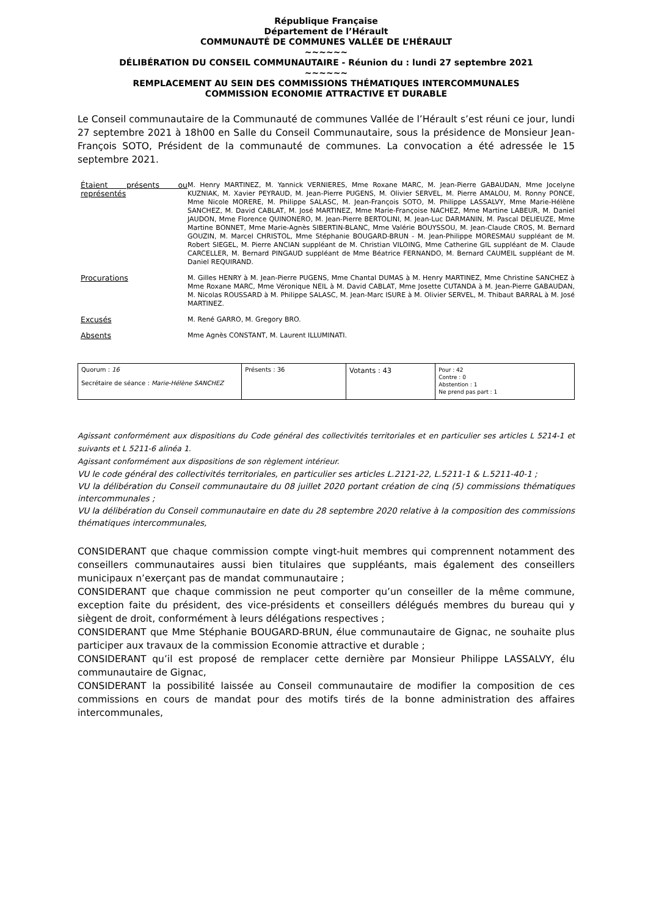République Française
Département de l’Hérault
COMMUNAUTÉ DE COMMUNES VALLÉE DE L’HÉRAULT
~~~~~~
DÉLIBÉRATION DU CONSEIL COMMUNAUTAIRE - Réunion du : lundi 27 septembre 2021
~~~~~~
REMPLACEMENT AU SEIN DES COMMISSIONS THÉMATIQUES INTERCOMMUNALES
COMMISSION ECONOMIE ATTRACTIVE ET DURABLE
Le Conseil communautaire de la Communauté de communes Vallée de l’Hérault s’est réuni ce jour, lundi 27 septembre 2021 à 18h00 en Salle du Conseil Communautaire, sous la présidence de Monsieur Jean-François SOTO, Président de la communauté de communes. La convocation a été adressée le 15 septembre 2021.
| Étaient présents ou représentés | M. Henry MARTINEZ, M. Yannick VERNIERES, Mme Roxane MARC, M. Jean-Pierre GABAUDAN, Mme Jocelyne KUZNIAK, M. Xavier PEYRAUD, M. Jean-Pierre PUGENS, M. Olivier SERVEL, M. Pierre AMALOU, M. Ronny PONCE, Mme Nicole MORERE, M. Philippe SALASC, M. Jean-François SOTO, M. Philippe LASSALVY, Mme Marie-Hélène SANCHEZ, M. David CABLAT, M. José MARTINEZ, Mme Marie-Françoise NACHEZ, Mme Martine LABEUR, M. Daniel JAUDON, Mme Florence QUINONERO, M. Jean-Pierre BERTOLINI, M. Jean-Luc DARMANIN, M. Pascal DELIEUZE, Mme Martine BONNET, Mme Marie-Agnès SIBERTIN-BLANC, Mme Valérie BOUYSSOU, M. Jean-Claude CROS, M. Bernard GOUZIN, M. Marcel CHRISTOL, Mme Stéphanie BOUGARD-BRUN - M. Jean-Philippe MORESMAU suppléant de M. Robert SIEGEL, M. Pierre ANCIAN suppléant de M. Christian VILOING, Mme Catherine GIL suppléant de M. Claude CARCELLER, M. Bernard PINGAUD suppléant de Mme Béatrice FERNANDO, M. Bernard CAUMEIL suppléant de M. Daniel REQUIRAND. |
| Procurations | M. Gilles HENRY à M. Jean-Pierre PUGENS, Mme Chantal DUMAS à M. Henry MARTINEZ, Mme Christine SANCHEZ à Mme Roxane MARC, Mme Véronique NEIL à M. David CABLAT, Mme Josette CUTANDA à M. Jean-Pierre GABAUDAN, M. Nicolas ROUSSARD à M. Philippe SALASC, M. Jean-Marc ISURE à M. Olivier SERVEL, M. Thibaut BARRAL à M. José MARTINEZ. |
| Excusés | M. René GARRO, M. Gregory BRO. |
| Absents | Mme Agnès CONSTANT, M. Laurent ILLUMINATI. |
| Quorum : 16 Secrétaire de séance : Marie-Hélène SANCHEZ | Présents : 36 | Votants : 43 | Pour : 42 Contre : 0 Abstention : 1 Ne prend pas part : 1 |
Agissant conformément aux dispositions du Code général des collectivités territoriales et en particulier ses articles L 5214-1 et suivants et L 5211-6 alinéa 1.
Agissant conformément aux dispositions de son règlement intérieur.
VU le code général des collectivités territoriales, en particulier ses articles L.2121-22, L.5211-1 & L.5211-40-1 ;
VU la délibération du Conseil communautaire du 08 juillet 2020 portant création de cinq (5) commissions thématiques intercommunales ;
VU la délibération du Conseil communautaire en date du 28 septembre 2020 relative à la composition des commissions thématiques intercommunales,
CONSIDERANT que chaque commission compte vingt-huit membres qui comprennent notamment des conseillers communautaires aussi bien titulaires que suppléants, mais également des conseillers municipaux n’exerçant pas de mandat communautaire ;
CONSIDERANT que chaque commission ne peut comporter qu’un conseiller de la même commune, exception faite du président, des vice-présidents et conseillers délégués membres du bureau qui y siègent de droit, conformément à leurs délégations respectives ;
CONSIDERANT que Mme Stéphanie BOUGARD-BRUN, élue communautaire de Gignac, ne souhaite plus participer aux travaux de la commission Economie attractive et durable ;
CONSIDERANT qu’il est proposé de remplacer cette dernière par Monsieur Philippe LASSALVY, élu communautaire de Gignac,
CONSIDERANT la possibilité laissée au Conseil communautaire de modifier la composition de ces commissions en cours de mandat pour des motifs tirés de la bonne administration des affaires intercommunales,